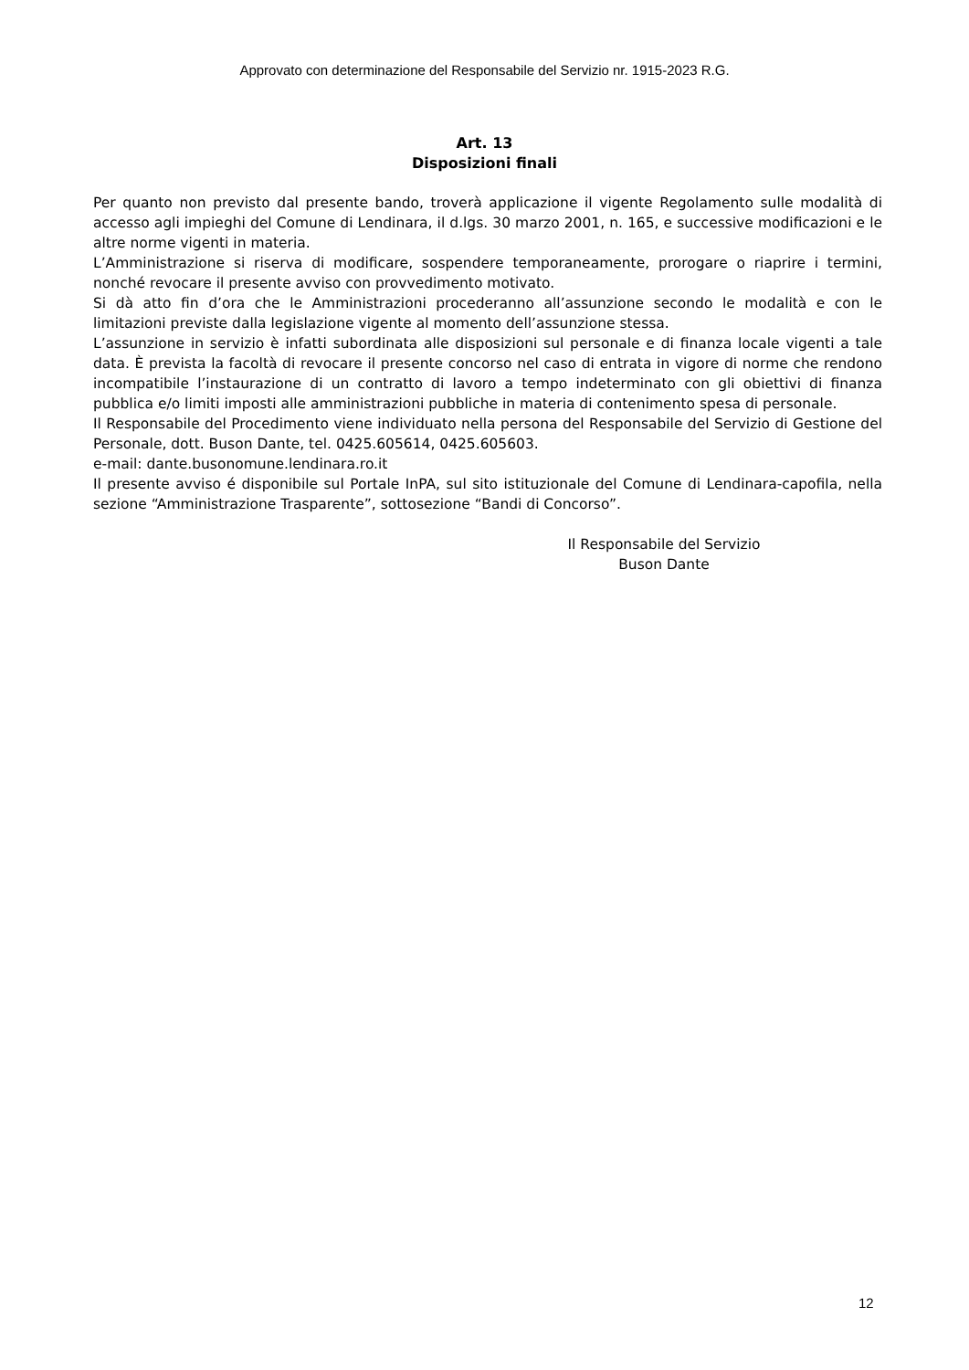Approvato con determinazione del Responsabile del Servizio nr. 1915-2023 R.G.
Art. 13
Disposizioni finali
Per quanto non previsto dal presente bando, troverà applicazione il vigente Regolamento sulle modalità di accesso agli impieghi del Comune di Lendinara, il d.lgs. 30 marzo 2001, n. 165, e successive modificazioni e le altre norme vigenti in materia.
L’Amministrazione si riserva di modificare, sospendere temporaneamente, prorogare o riaprire i termini, nonché revocare il presente avviso con provvedimento motivato.
Si dà atto fin d’ora che le Amministrazioni procederanno all’assunzione secondo le modalità e con le limitazioni previste dalla legislazione vigente al momento dell’assunzione stessa.
L’assunzione in servizio è infatti subordinata alle disposizioni sul personale e di finanza locale vigenti a tale data. È prevista la facoltà di revocare il presente concorso nel caso di entrata in vigore di norme che rendono incompatibile l’instaurazione di un contratto di lavoro a tempo indeterminato con gli obiettivi di finanza pubblica e/o limiti imposti alle amministrazioni pubbliche in materia di contenimento spesa di personale.
Il Responsabile del Procedimento viene individuato nella persona del Responsabile del Servizio di Gestione del Personale, dott. Buson Dante, tel. 0425.605614, 0425.605603.
e-mail: dante.busonomune.lendinara.ro.it
Il presente avviso é disponibile sul Portale InPA, sul sito istituzionale del Comune di Lendinara-capofila, nella sezione “Amministrazione Trasparente”, sottosezione “Bandi di Concorso”.
Il Responsabile del Servizio
Buson Dante
12